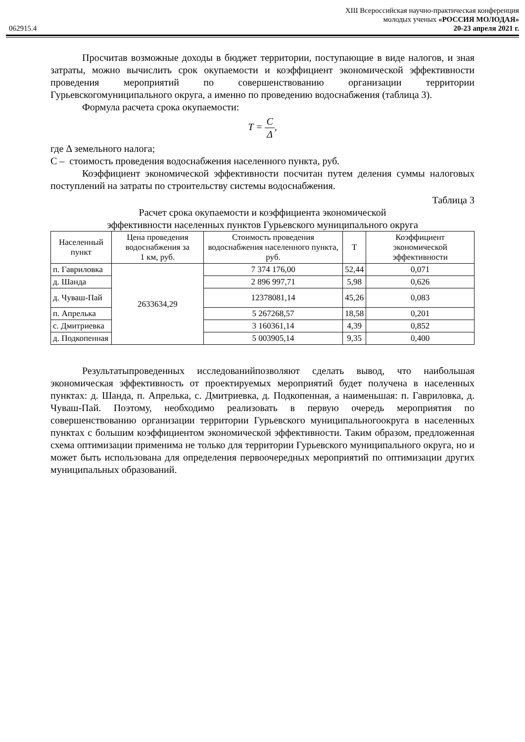XIII Всероссийская научно-практическая конференция
молодых ученых «РОССИЯ МОЛОДАЯ»
062915.4 20-23 апреля 2021 г.
Просчитав возможные доходы в бюджет территории, поступающие в виде налогов, и зная затраты, можно вычислить срок окупаемости и коэффициент экономической эффективности проведения мероприятий по совершенствованию организации территории Гурьевскогомуниципального округа, а именно по проведению водоснабжения (таблица 3).
Формула расчета срока окупаемости:
T = C Δ,
где Δ земельного налога;
С – стоимость проведения водоснабжения населенного пункта, руб.
Коэффициент экономической эффективности посчитан путем деления суммы налоговых поступлений на затраты по строительству системы водоснабжения.
Таблица 3
Расчет срока окупаемости и коэффициента экономической
эффективности населенных пунктов Гурьевского муниципального округа
| Населенный пункт | Цена проведения водоснабжения за 1 км, руб. | Стоимость проведения водоснабжения населенного пункта, руб. | Т | Коэффициент экономической эффективности |
| --- | --- | --- | --- | --- |
| п. Гавриловка | 2633634,29 | 7 374 176,00 | 52,44 | 0,071 |
| д. Шанда | | 2 896 997,71 | 5,98 | 0,626 |
| д. Чуваш-Пай | | 12378081,14 | 45,26 | 0,083 |
| п. Апрелька | | 5 267268,57 | 18,58 | 0,201 |
| с. Дмитриевка | | 3 160361,14 | 4,39 | 0,852 |
| д. Подкопенная | | 5 003905,14 | 9,35 | 0,400 |
Результатыпроведенных исследованийпозволяют сделать вывод, что наибольшая экономическая эффективность от проектируемых мероприятий будет получена в населенных пунктах: д. Шанда, п. Апрелька, с. Дмитриевка, д. Подкопенная, а наименьшая: п. Гавриловка, д. Чуваш-Пай. Поэтому, необходимо реализовать в первую очередь мероприятия по совершенствованию организации территории Гурьевского муниципальногоокруга в населенных пунктах с большим коэффициентом экономической эффективности. Таким образом, предложенная схема оптимизации применима не только для территории Гурьевского муниципального округа, но и может быть использована для определения первоочередных мероприятий по оптимизации других муниципальных образований.